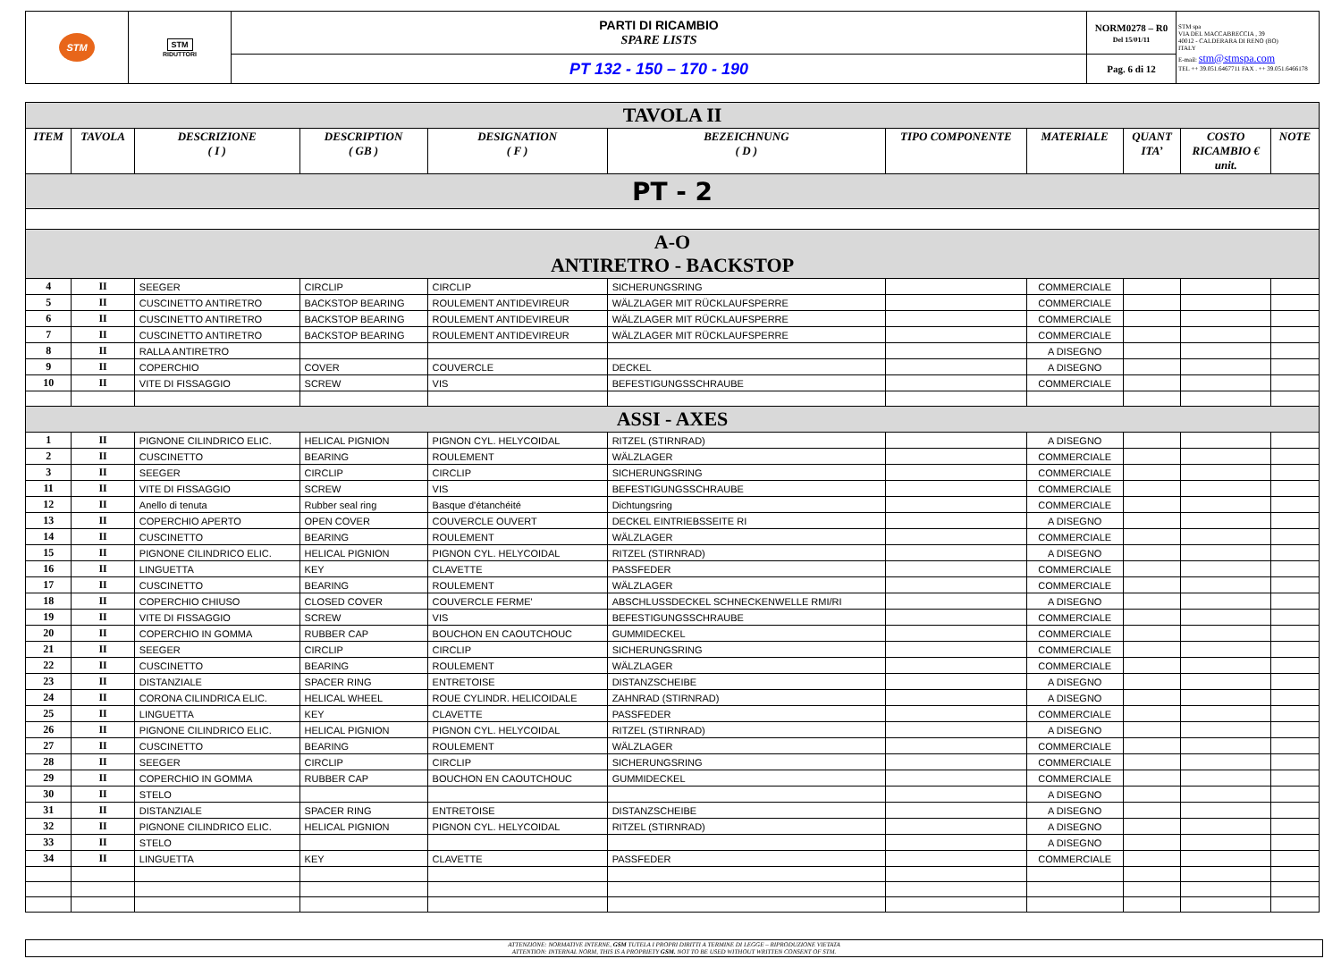| STM | STM RIDUTTORI | PARTI DI RICAMBIO SPARE LISTS | NORM0278 – R0 Del 15/01/11 | STM spa VIA DEL MACCABRECCIA , 39 40012 - CALDERARA DI RENO (BO) ITALY E-mail: stm@stmspa.com TEL ++ 39.051.6467711 FAX . ++ 39.051.6466178 |
| | | PT 132 - 150 – 170 - 190 | Pag. 6 di 12 | |
| TAVOLA II | | | | | | | | | | |
| ITEM | TAVOLA | DESCRIZIONE ( I ) | DESCRIPTION ( GB ) | DESIGNATION ( F ) | BEZEICHNUNG ( D ) | TIPO COMPONENTE | MATERIALE | QUANT ITA’ | COSTO RICAMBIO € unit. | NOTE |
| PT - 2 | | | | | | | | | | |
| A-O ANTIRETRO - BACKSTOP | | | | | | | | | | |
| 4 | II | SEEGER | CIRCLIP | CIRCLIP | SICHERUNGSRING | | COMMERCIALE | | | |
| 5 | II | CUSCINETTO ANTIRETRO | BACKSTOP BEARING | ROULEMENT ANTIDEVIREUR | WÄLZLAGER MIT RÜCKLAUFSPERRE | | COMMERCIALE | | | |
| 6 | II | CUSCINETTO ANTIRETRO | BACKSTOP BEARING | ROULEMENT ANTIDEVIREUR | WÄLZLAGER MIT RÜCKLAUFSPERRE | | COMMERCIALE | | | |
| 7 | II | CUSCINETTO ANTIRETRO | BACKSTOP BEARING | ROULEMENT ANTIDEVIREUR | WÄLZLAGER MIT RÜCKLAUFSPERRE | | COMMERCIALE | | | |
| 8 | II | RALLA ANTIRETRO | | | | | A DISEGNO | | | |
| 9 | II | COPERCHIO | COVER | COUVERCLE | DECKEL | | A DISEGNO | | | |
| 10 | II | VITE DI FISSAGGIO | SCREW | VIS | BEFESTIGUNGSSCHRAUBE | | COMMERCIALE | | | |
| ASSI - AXES | | | | | | | | | | |
| 1 | II | PIGNONE CILINDRICO ELIC. | HELICAL PIGNION | PIGNON CYL. HELYCOIDAL | RITZEL (STIRNRAD) | | A DISEGNO | | | |
| 2 | II | CUSCINETTO | BEARING | ROULEMENT | WÄLZLAGER | | COMMERCIALE | | | |
| 3 | II | SEEGER | CIRCLIP | CIRCLIP | SICHERUNGSRING | | COMMERCIALE | | | |
| 11 | II | VITE DI FISSAGGIO | SCREW | VIS | BEFESTIGUNGSSCHRAUBE | | COMMERCIALE | | | |
| 12 | II | Anello di tenuta | Rubber seal ring | Basque d'étanchéité | Dichtungsring | | COMMERCIALE | | | |
| 13 | II | COPERCHIO APERTO | OPEN COVER | COUVERCLE OUVERT | DECKEL EINTRIEBSSEITE RI | | A DISEGNO | | | |
| 14 | II | CUSCINETTO | BEARING | ROULEMENT | WÄLZLAGER | | COMMERCIALE | | | |
| 15 | II | PIGNONE CILINDRICO ELIC. | HELICAL PIGNION | PIGNON CYL. HELYCOIDAL | RITZEL (STIRNRAD) | | A DISEGNO | | | |
| 16 | II | LINGUETTA | KEY | CLAVETTE | PASSFEDER | | COMMERCIALE | | | |
| 17 | II | CUSCINETTO | BEARING | ROULEMENT | WÄLZLAGER | | COMMERCIALE | | | |
| 18 | II | COPERCHIO CHIUSO | CLOSED COVER | COUVERCLE FERME' | ABSCHLUSSDECKEL SCHNECKENWELLE RMI/RI | | A DISEGNO | | | |
| 19 | II | VITE DI FISSAGGIO | SCREW | VIS | BEFESTIGUNGSSCHRAUBE | | COMMERCIALE | | | |
| 20 | II | COPERCHIO IN GOMMA | RUBBER CAP | BOUCHON EN CAOUTCHOUC | GUMMIDECKEL | | COMMERCIALE | | | |
| 21 | II | SEEGER | CIRCLIP | CIRCLIP | SICHERUNGSRING | | COMMERCIALE | | | |
| 22 | II | CUSCINETTO | BEARING | ROULEMENT | WÄLZLAGER | | COMMERCIALE | | | |
| 23 | II | DISTANZIALE | SPACER RING | ENTRETOISE | DISTANZSCHEIBE | | A DISEGNO | | | |
| 24 | II | CORONA CILINDRICA ELIC. | HELICAL WHEEL | ROUE CYLINDR. HELICOIDALE | ZAHNRAD (STIRNRAD) | | A DISEGNO | | | |
| 25 | II | LINGUETTA | KEY | CLAVETTE | PASSFEDER | | COMMERCIALE | | | |
| 26 | II | PIGNONE CILINDRICO ELIC. | HELICAL PIGNION | PIGNON CYL. HELYCOIDAL | RITZEL (STIRNRAD) | | A DISEGNO | | | |
| 27 | II | CUSCINETTO | BEARING | ROULEMENT | WÄLZLAGER | | COMMERCIALE | | | |
| 28 | II | SEEGER | CIRCLIP | CIRCLIP | SICHERUNGSRING | | COMMERCIALE | | | |
| 29 | II | COPERCHIO IN GOMMA | RUBBER CAP | BOUCHON EN CAOUTCHOUC | GUMMIDECKEL | | COMMERCIALE | | | |
| 30 | II | STELO | | | | | A DISEGNO | | | |
| 31 | II | DISTANZIALE | SPACER RING | ENTRETOISE | DISTANZSCHEIBE | | A DISEGNO | | | |
| 32 | II | PIGNONE CILINDRICO ELIC. | HELICAL PIGNION | PIGNON CYL. HELYCOIDAL | RITZEL (STIRNRAD) | | A DISEGNO | | | |
| 33 | II | STELO | | | | | A DISEGNO | | | |
| 34 | II | LINGUETTA | KEY | CLAVETTE | PASSFEDER | | COMMERCIALE | | | |
ATTENZIONE: NORMATIVE INTERNE, GSM TUTELA I PROPRI DIRITTI A TERMINE DI LEGGE – RIPRODUZIONE VIETATA
ATTENTION: INTERNAL NORM, THIS IS A PROPRIETY GSM. NOT TO BE USED WITHOUT WRITTEN CONSENT OF STM.